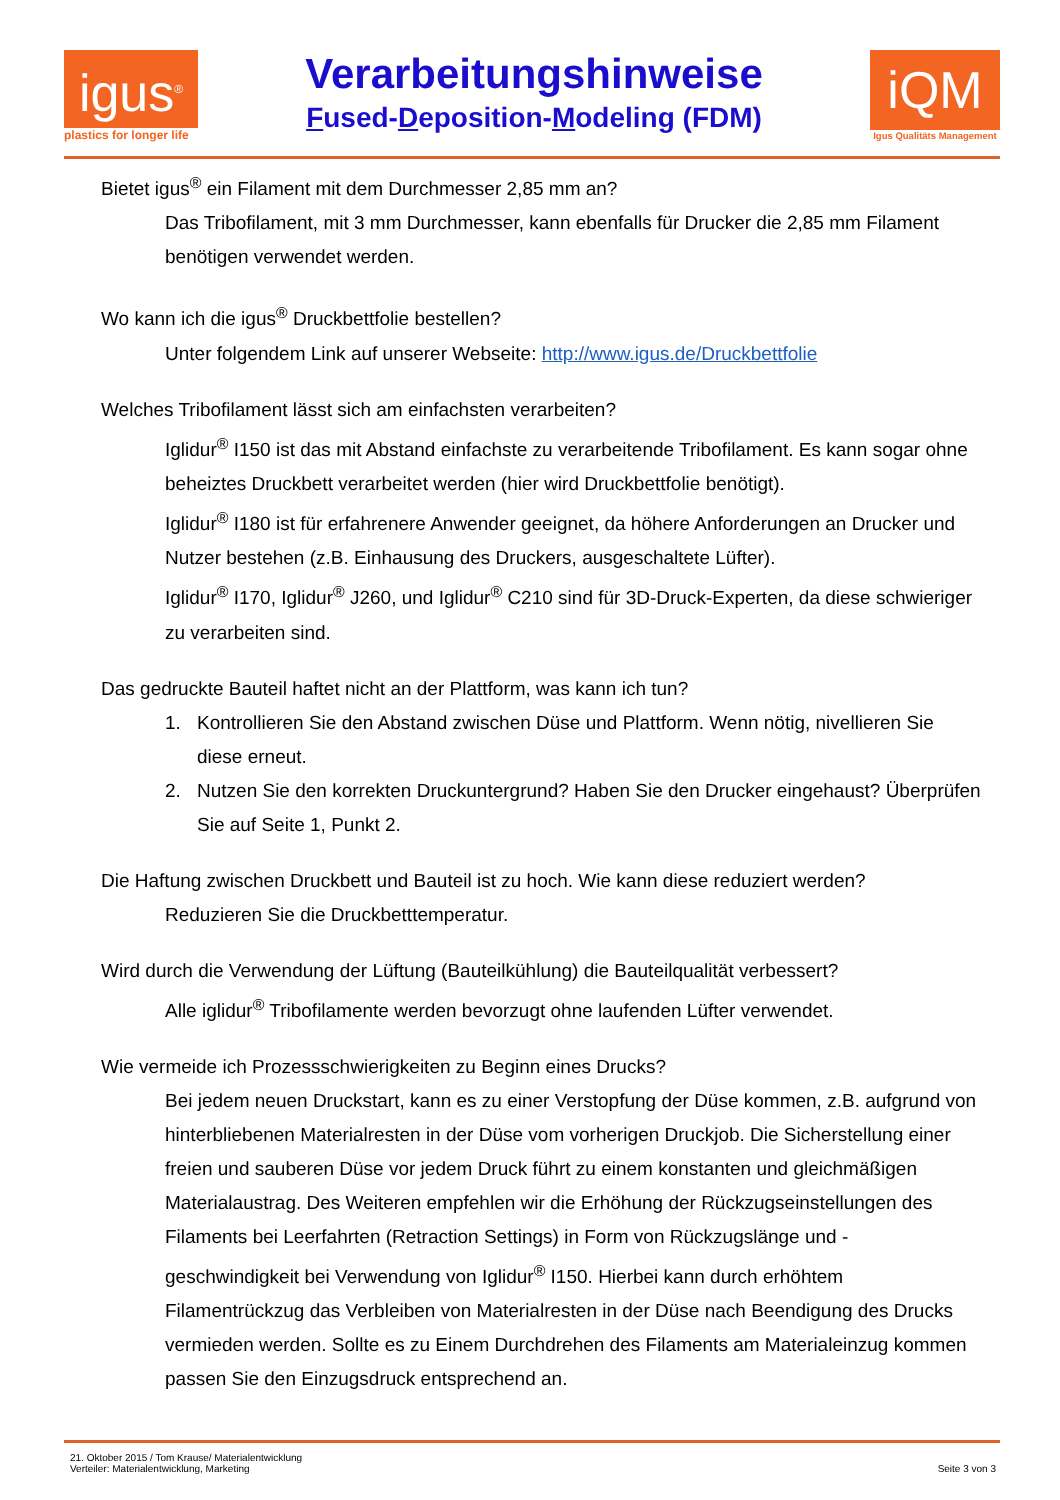igus<sup>®</sup>
plastics for longer life
Verarbeitungshinweise
Fused-Deposition-Modeling (FDM)
iQM
Igus Qualitäts Management
Bietet igus<sup>®</sup> ein Filament mit dem Durchmesser 2,85 mm an?
Das Tribofilament, mit 3 mm Durchmesser, kann ebenfalls für Drucker die 2,85 mm Filament benötigen verwendet werden.
Wo kann ich die igus<sup>®</sup> Druckbettfolie bestellen?
Unter folgendem Link auf unserer Webseite: http://www.igus.de/Druckbettfolie
Welches Tribofilament lässt sich am einfachsten verarbeiten?
Iglidur<sup>®</sup> I150 ist das mit Abstand einfachste zu verarbeitende Tribofilament. Es kann sogar ohne beheiztes Druckbett verarbeitet werden (hier wird Druckbettfolie benötigt).
Iglidur<sup>®</sup> I180 ist für erfahrenere Anwender geeignet, da höhere Anforderungen an Drucker und Nutzer bestehen (z.B. Einhausung des Druckers, ausgeschaltete Lüfter).
Iglidur<sup>®</sup> I170, Iglidur<sup>®</sup> J260, und Iglidur<sup>®</sup> C210 sind für 3D-Druck-Experten, da diese schwieriger zu verarbeiten sind.
Das gedruckte Bauteil haftet nicht an der Plattform, was kann ich tun?
1. Kontrollieren Sie den Abstand zwischen Düse und Plattform. Wenn nötig, nivellieren Sie diese erneut.
2. Nutzen Sie den korrekten Druckuntergrund? Haben Sie den Drucker eingehaust? Überprüfen Sie auf Seite 1, Punkt 2.
Die Haftung zwischen Druckbett und Bauteil ist zu hoch. Wie kann diese reduziert werden?
Reduzieren Sie die Druckbetttemperatur.
Wird durch die Verwendung der Lüftung (Bauteilkühlung) die Bauteilqualität verbessert?
Alle iglidur<sup>®</sup> Tribofilamente werden bevorzugt ohne laufenden Lüfter verwendet.
Wie vermeide ich Prozessschwierigkeiten zu Beginn eines Drucks?
Bei jedem neuen Druckstart, kann es zu einer Verstopfung der Düse kommen, z.B. aufgrund von hinterbliebenen Materialresten in der Düse vom vorherigen Druckjob. Die Sicherstellung einer freien und sauberen Düse vor jedem Druck führt zu einem konstanten und gleichmäßigen Materialaustrag. Des Weiteren empfehlen wir die Erhöhung der Rückzugseinstellungen des Filaments bei Leerfahrten (Retraction Settings) in Form von Rückzugslänge und -geschwindigkeit bei Verwendung von Iglidur<sup>®</sup> I150. Hierbei kann durch erhöhtem Filamentrückzug das Verbleiben von Materialresten in der Düse nach Beendigung des Drucks vermieden werden. Sollte es zu Einem Durchdrehen des Filaments am Materialeinzug kommen passen Sie den Einzugsdruck entsprechend an.
21. Oktober 2015 / Tom Krause/ Materialentwicklung
Verteiler: Materialentwicklung, Marketing
Seite 3 von 3